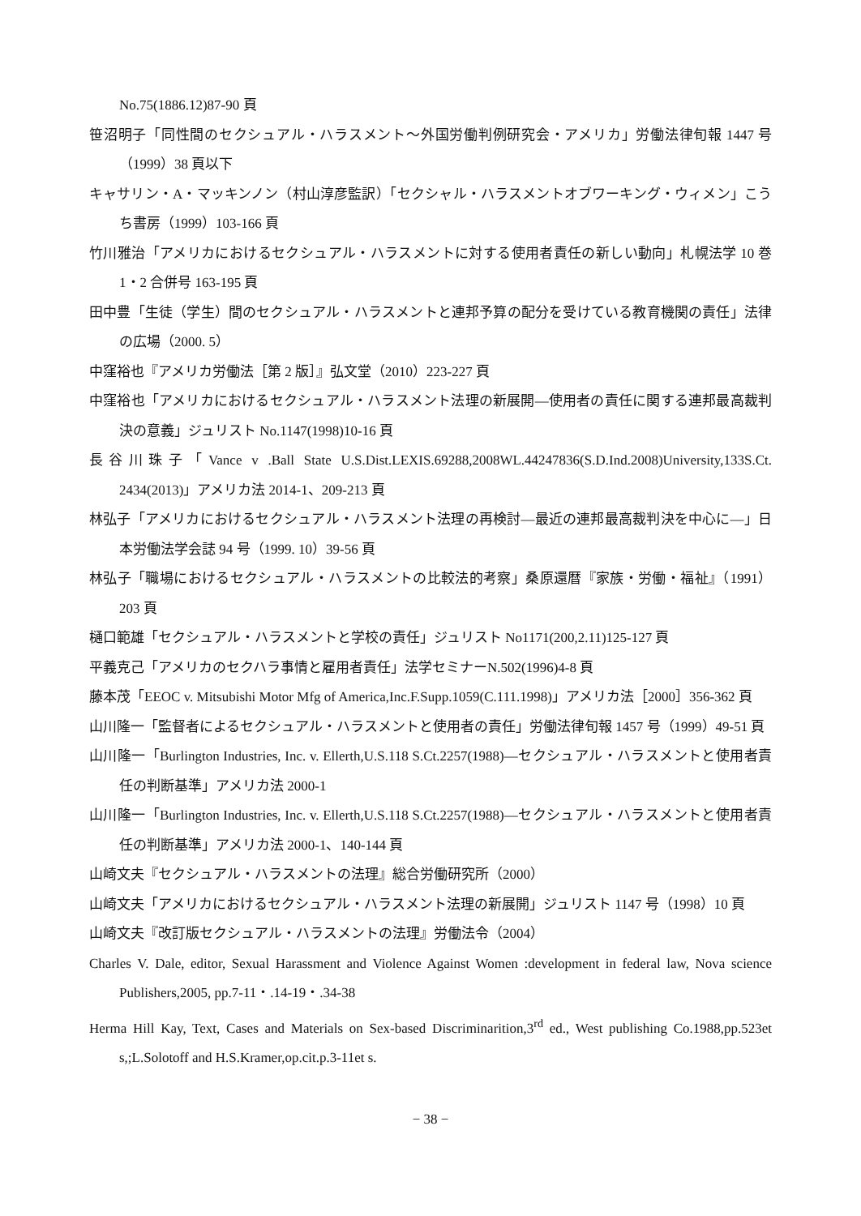No.75(1886.12)87-90 頁
笹沼明子「同性間のセクシュアル・ハラスメント〜外国労働判例研究会・アメリカ」労働法律旬報 1447 号（1999）38 頁以下
キャサリン・A・マッキンノン（村山淳彦監訳）「セクシャル・ハラスメントオブワーキング・ウィメン」こうち書房（1999）103-166 頁
竹川雅治「アメリカにおけるセクシュアル・ハラスメントに対する使用者責任の新しい動向」札幌法学 10 巻 1・2 合併号 163-195 頁
田中豊「生徒（学生）間のセクシュアル・ハラスメントと連邦予算の配分を受けている教育機関の責任」法律の広場（2000. 5）
中窪裕也『アメリカ労働法［第 2 版］』弘文堂（2010）223-227 頁
中窪裕也「アメリカにおけるセクシュアル・ハラスメント法理の新展開―使用者の責任に関する連邦最高裁判決の意義」ジュリスト No.1147(1998)10-16 頁
長谷川珠子「Vance v .Ball State U.S.Dist.LEXIS.69288,2008WL.44247836(S.D.Ind.2008)University,133S.Ct. 2434(2013)」アメリカ法 2014-1、209-213 頁
林弘子「アメリカにおけるセクシュアル・ハラスメント法理の再検討―最近の連邦最高裁判決を中心に―」日本労働法学会誌 94 号（1999. 10）39-56 頁
林弘子「職場におけるセクシュアル・ハラスメントの比較法的考察」桑原還暦『家族・労働・福祉』（1991）203 頁
樋口範雄「セクシュアル・ハラスメントと学校の責任」ジュリスト No1171(200,2.11)125-127 頁
平義克己「アメリカのセクハラ事情と雇用者責任」法学セミナーN.502(1996)4-8 頁
藤本茂「EEOC v. Mitsubishi Motor Mfg of America,Inc.F.Supp.1059(C.111.1998)」アメリカ法［2000］356-362 頁
山川隆一「監督者によるセクシュアル・ハラスメントと使用者の責任」労働法律旬報 1457 号（1999）49-51 頁
山川隆一「Burlington Industries, Inc. v. Ellerth,U.S.118 S.Ct.2257(1988)―セクシュアル・ハラスメントと使用者責任の判断基準」アメリカ法 2000-1
山川隆一「Burlington Industries, Inc. v. Ellerth,U.S.118 S.Ct.2257(1988)―セクシュアル・ハラスメントと使用者責任の判断基準」アメリカ法 2000-1、140-144 頁
山崎文夫『セクシュアル・ハラスメントの法理』総合労働研究所（2000）
山崎文夫「アメリカにおけるセクシュアル・ハラスメント法理の新展開」ジュリスト 1147 号（1998）10 頁
山崎文夫『改訂版セクシュアル・ハラスメントの法理』労働法令（2004）
Charles V. Dale, editor, Sexual Harassment and Violence Against Women :development in federal law, Nova science Publishers,2005, pp.7-11・.14-19・.34-38
Herma Hill Kay, Text, Cases and Materials on Sex-based Discriminarition,3<sup>rd</sup> ed., West publishing Co.1988,pp.523et s,;L.Solotoff and H.S.Kramer,op.cit.p.3-11et s.
− 38 −